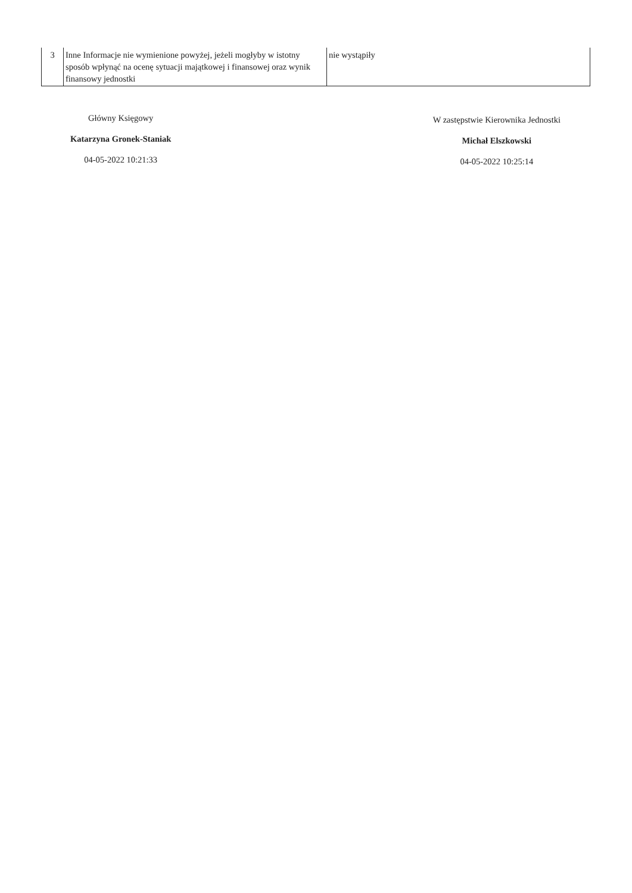| 3 | Inne Informacje nie wymienione powyżej, jeżeli mogłyby w istotny sposób wpłynąć na ocenę sytuacji majątkowej i finansowej oraz wynik finansowy jednostki | nie wystąpiły |
Główny Księgowy
Katarzyna Gronek-Staniak
04-05-2022 10:21:33
W zastępstwie Kierownika Jednostki
Michał Elszkowski
04-05-2022 10:25:14